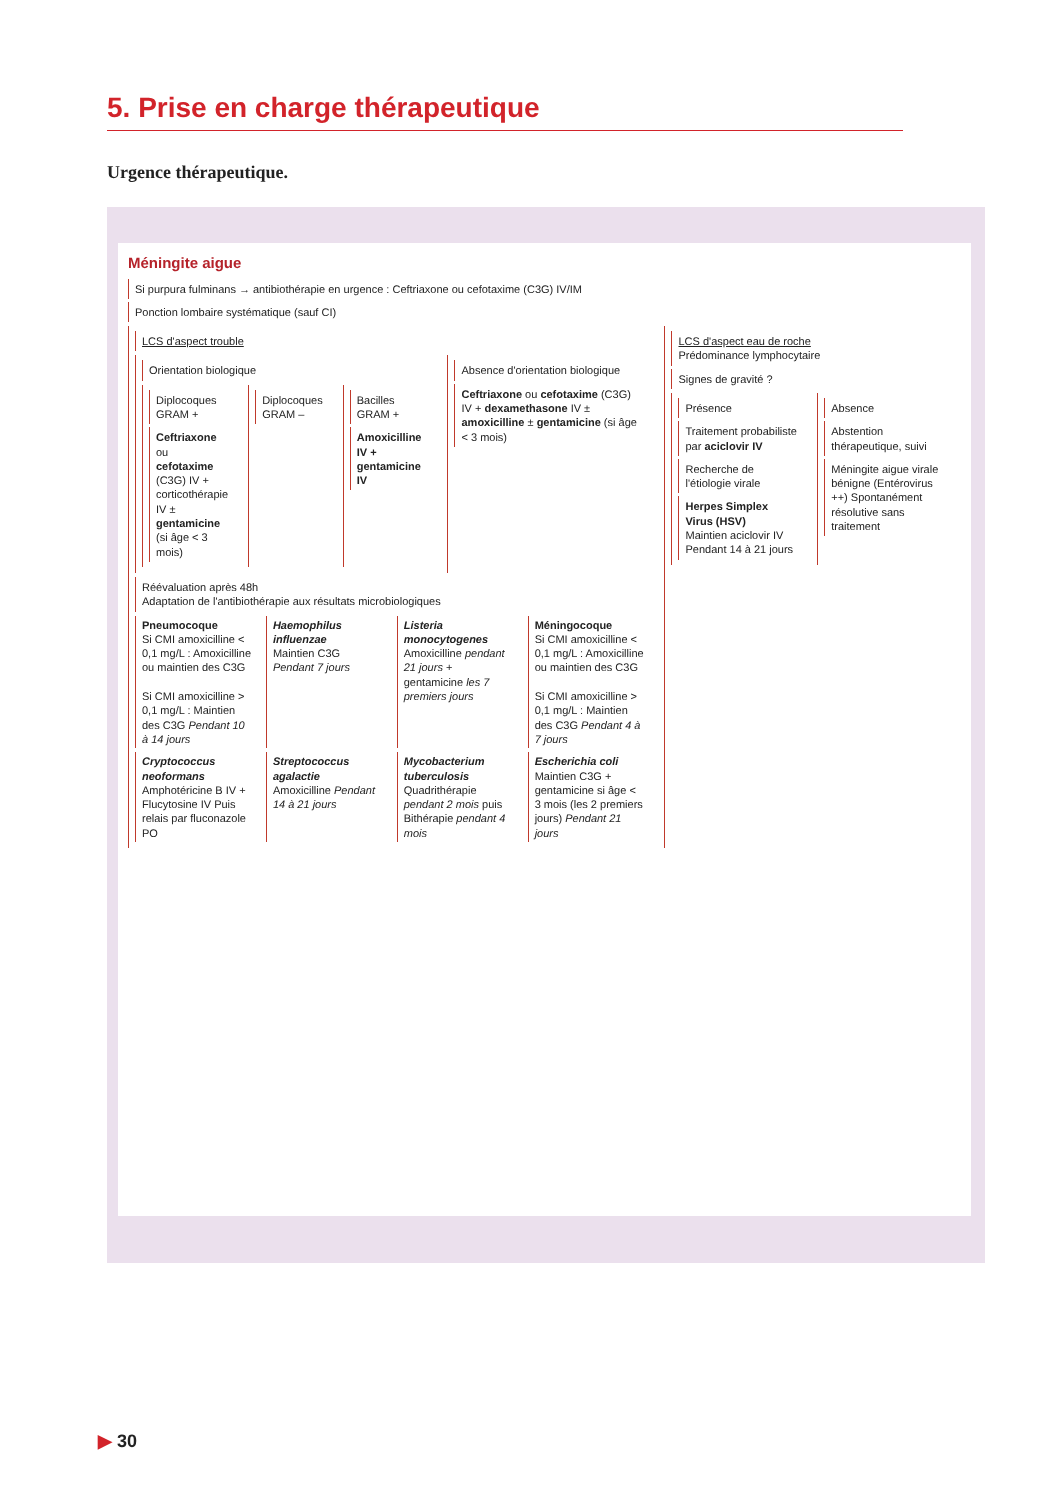5. Prise en charge thérapeutique
Urgence thérapeutique.
Méningite aigue
Si purpura fulminans → antibiothérapie en urgence : Ceftriaxone ou cefotaxime (C3G) IV/IM
Ponction lombaire systématique (sauf CI)
LCS d'aspect trouble
Orientation biologique
Diplocoques GRAM +
Ceftriaxone ou cefotaxime (C3G) IV + corticothérapie IV ± gentamicine (si âge < 3 mois)
Diplocoques GRAM – Bacilles GRAM +
Amoxicilline IV + gentamicine IV
Absence d'orientation biologique
Ceftriaxone ou cefotaxime (C3G) IV + dexamethasone IV ± amoxicilline ± gentamicine (si âge < 3 mois)
Réévaluation après 48h
Adaptation de l'antibiothérapie aux résultats microbiologiques
Pneumocoque
Si CMI amoxicilline < 0,1 mg/L : Amoxicilline ou maintien des C3G
Si CMI amoxicilline > 0,1 mg/L : Maintien des C3G Pendant 10 à 14 jours
Haemophilus influenzae
Maintien C3G Pendant 7 jours
Listeria monocytogenes
Amoxicilline pendant 21 jours + gentamicine les 7 premiers jours
Méningocoque
Si CMI amoxicilline < 0,1 mg/L : Amoxicilline ou maintien des C3G
Si CMI amoxicilline > 0,1 mg/L : Maintien des C3G Pendant 4 à 7 jours
Cryptococcus neoformans
Amphotéricine B IV + Flucytosine IV Puis relais par fluconazole PO
Streptococcus agalactie
Amoxicilline Pendant 14 à 21 jours
Mycobacterium tuberculosis
Quadrithérapie pendant 2 mois puis Bithérapie pendant 4 mois
Escherichia coli
Maintien C3G + gentamicine si âge < 3 mois (les 2 premiers jours) Pendant 21 jours
LCS d'aspect eau de roche
Prédominance lymphocytaire
Signes de gravité ?
Présence
Traitement probabiliste par aciclovir IV
Recherche de l'étiologie virale
Herpes Simplex Virus (HSV)
Maintien aciclovir IV Pendant 14 à 21 jours
Absence
Abstention thérapeutique, suivi
Méningite aigue virale bénigne (Entérovirus ++) Spontanément résolutive sans traitement
▶ 30